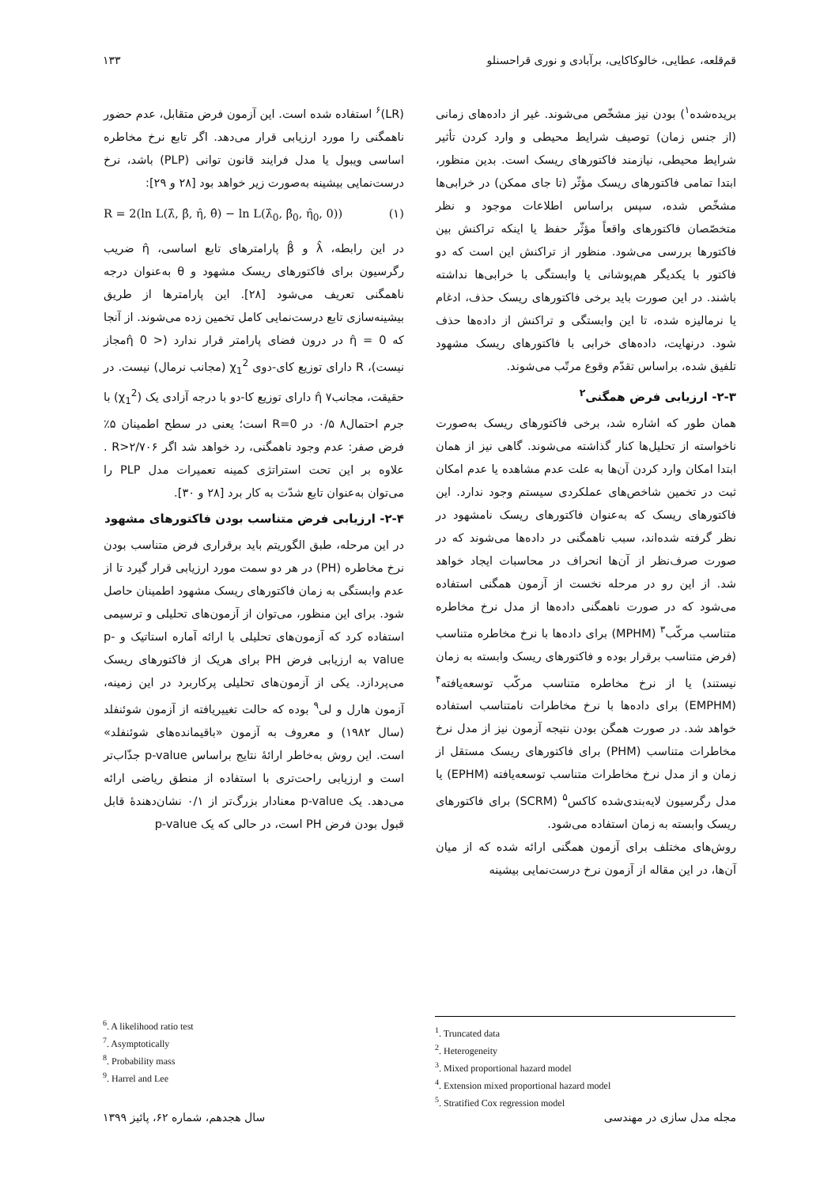قم‌قلعه، عطایی، خالوکاکایی، برآبادی و نوری قراحسنلو ۱۳۳
بریده‌شده<sup>۱</sup>) بودن نیز مشخّص می‌شوند. غیر از داده‌های زمانی (از جنس زمان) توصیف شرایط محیطی و وارد کردن تأثیر شرایط محیطی، نیازمند فاکتورهای ریسک است. بدین منظور، ابتدا تمامی فاکتورهای ریسک مؤثّر (تا جای ممکن) در خرابی‌ها مشخّص شده، سپس براساس اطلاعات موجود و نظر متخصّصان فاکتورهای واقعاً مؤثّر حفظ یا اینکه تراکنش بین فاکتورها بررسی می‌شود. منظور از تراکنش این است که دو فاکتور با یکدیگر هم‌پوشانی یا وابستگی با خرابی‌ها نداشته باشند. در این صورت باید برخی فاکتورهای ریسک حذف، ادغام یا نرمالیزه شده، تا این وابستگی و تراکنش از داده‌ها حذف شود. درنهایت، داده‌های خرابی با فاکتورهای ریسک مشهود تلفیق شده، براساس تقدّم وقوع مرتّب می‌شوند.
۲-۳- ارزیابی فرض همگنی<sup>۲</sup>
همان طور که اشاره شد، برخی فاکتورهای ریسک به‌صورت ناخواسته از تحلیل‌ها کنار گذاشته می‌شوند. گاهی نیز از همان ابتدا امکان وارد کردن آن‌ها به علت عدم مشاهده یا عدم امکان ثبت در تخمین شاخص‌های عملکردی سیستم وجود ندارد. این فاکتورهای ریسک که به‌عنوان فاکتورهای ریسک نامشهود در نظر گرفته شده‌اند، سبب ناهمگنی در داده‌ها می‌شوند که در صورت صرف‌نظر از آن‌ها انحراف در محاسبات ایجاد خواهد شد. از این رو در مرحله نخست از آزمون همگنی استفاده می‌شود که در صورت ناهمگنی داده‌ها از مدل نرخ مخاطره متناسب مرکّب<sup>۳</sup> (MPHM) برای داده‌ها با نرخ مخاطره متناسب (فرض متناسب برقرار بوده و فاکتورهای ریسک وابسته به زمان نیستند) یا از نرخ مخاطره متناسب مرکّب توسعه‌یافته<sup>۴</sup> (EMPHM) برای داده‌ها با نرخ مخاطرات نامتناسب استفاده خواهد شد. در صورت همگن بودن نتیجه آزمون نیز از مدل نرخ مخاطرات متناسب (PHM) برای فاکتورهای ریسک مستقل از زمان و از مدل نرخ مخاطرات متناسب توسعه‌یافته (EPHM) یا مدل رگرسیون لایه‌بندی‌شده کاکس<sup>۵</sup> (SCRM) برای فاکتورهای ریسک وابسته به زمان استفاده می‌شود.
روش‌های مختلف برای آزمون همگنی ارائه شده که از میان آن‌ها، در این مقاله از آزمون نرخ درست‌نمایی بیشینه
(LR)<sup>۶</sup> استفاده شده است. این آزمون فرض متقابل، عدم حضور ناهمگنی را مورد ارزیابی قرار می‌دهد. اگر تابع نرخ مخاطره اساسی ویبول یا مدل فرایند قانون توانی (PLP) باشد، نرخ درست‌نمایی بیشینه به‌صورت زیر خواهد بود [۲۸ و ۲۹]:
R = 2(ln L(λ̂, β̂, η̂, θ̂) − ln L(λ̂<sub>0</sub>, β̂<sub>0</sub>, η̂<sub>0</sub>, 0)) (۱)
در این رابطه، λ̂ و β̂ پارامترهای تابع اساسی، η̂ ضریب رگرسیون برای فاکتورهای ریسک مشهود و θ به‌عنوان درجه ناهمگنی تعریف می‌شود [۲۸]. این پارامترها از طریق بیشینه‌سازی تابع درست‌نمایی کامل تخمین زده می‌شوند. از آنجا که η̂ = 0 در درون فضای پارامتر قرار ندارد (< η̂ 0مجاز نیست)، R دارای توزیع کای-دوی χ<sub>1</sub><sup>2</sup> (مجانب نرمال) نیست. در حقیقت، مجانب۷ η̂ دارای توزیع کا-دو با درجه آزادی یک (χ<sub>1</sub><sup>2</sup>) با جرم احتمال۸ ۰/۵ در R=0 است؛ یعنی در سطح اطمینان ۵٪ فرض صفر: عدم وجود ناهمگنی، رد خواهد شد اگر R>۲/۷۰۶ . علاوه بر این تحت استراتژی کمینه تعمیرات مدل PLP را می‌توان به‌عنوان تابع شدّت به کار برد [۲۸ و ۳۰].
۲-۴- ارزیابی فرض متناسب بودن فاکتورهای مشهود
در این مرحله، طبق الگوریتم باید برقراری فرض متناسب بودن نرخ مخاطره (PH) در هر دو سمت مورد ارزیابی قرار گیرد تا از عدم وابستگی به زمان فاکتورهای ریسک مشهود اطمینان حاصل شود. برای این منظور، می‌توان از آزمون‌های تحلیلی و ترسیمی استفاده کرد که آزمون‌های تحلیلی با ارائه آماره استاتیک و p-value به ارزیابی فرض PH برای هریک از فاکتورهای ریسک می‌پردازد. یکی از آزمون‌های تحلیلی پرکاربرد در این زمینه، آزمون هارل و لی<sup>۹</sup> بوده که حالت تغییریافته از آزمون شوئنفلد (سال ۱۹۸۲) و معروف به آزمون «باقیمانده‌های شوئنفلد» است. این روش به‌خاطر ارائهٔ نتایج براساس p-value جذّاب‌تر است و ارزیابی راحت‌تری با استفاده از منطق ریاضی ارائه می‌دهد. یک p-value معنادار بزرگ‌تر از ۰/۱ نشان‌دهندهٔ قابل قبول بودن فرض PH است، در حالی که یک p-value
<sup>6</sup>. A likelihood ratio test
<sup>7</sup>. Asymptotically
<sup>8</sup>. Probability mass
<sup>9</sup>. Harrel and Lee
<sup>1</sup>. Truncated data
<sup>2</sup>. Heterogeneity
<sup>3</sup>. Mixed proportional hazard model
<sup>4</sup>. Extension mixed proportional hazard model
<sup>5</sup>. Stratified Cox regression model
مجله مدل سازی در مهندسی سال هجدهم، شماره ۶۲، پائیز ۱۳۹۹